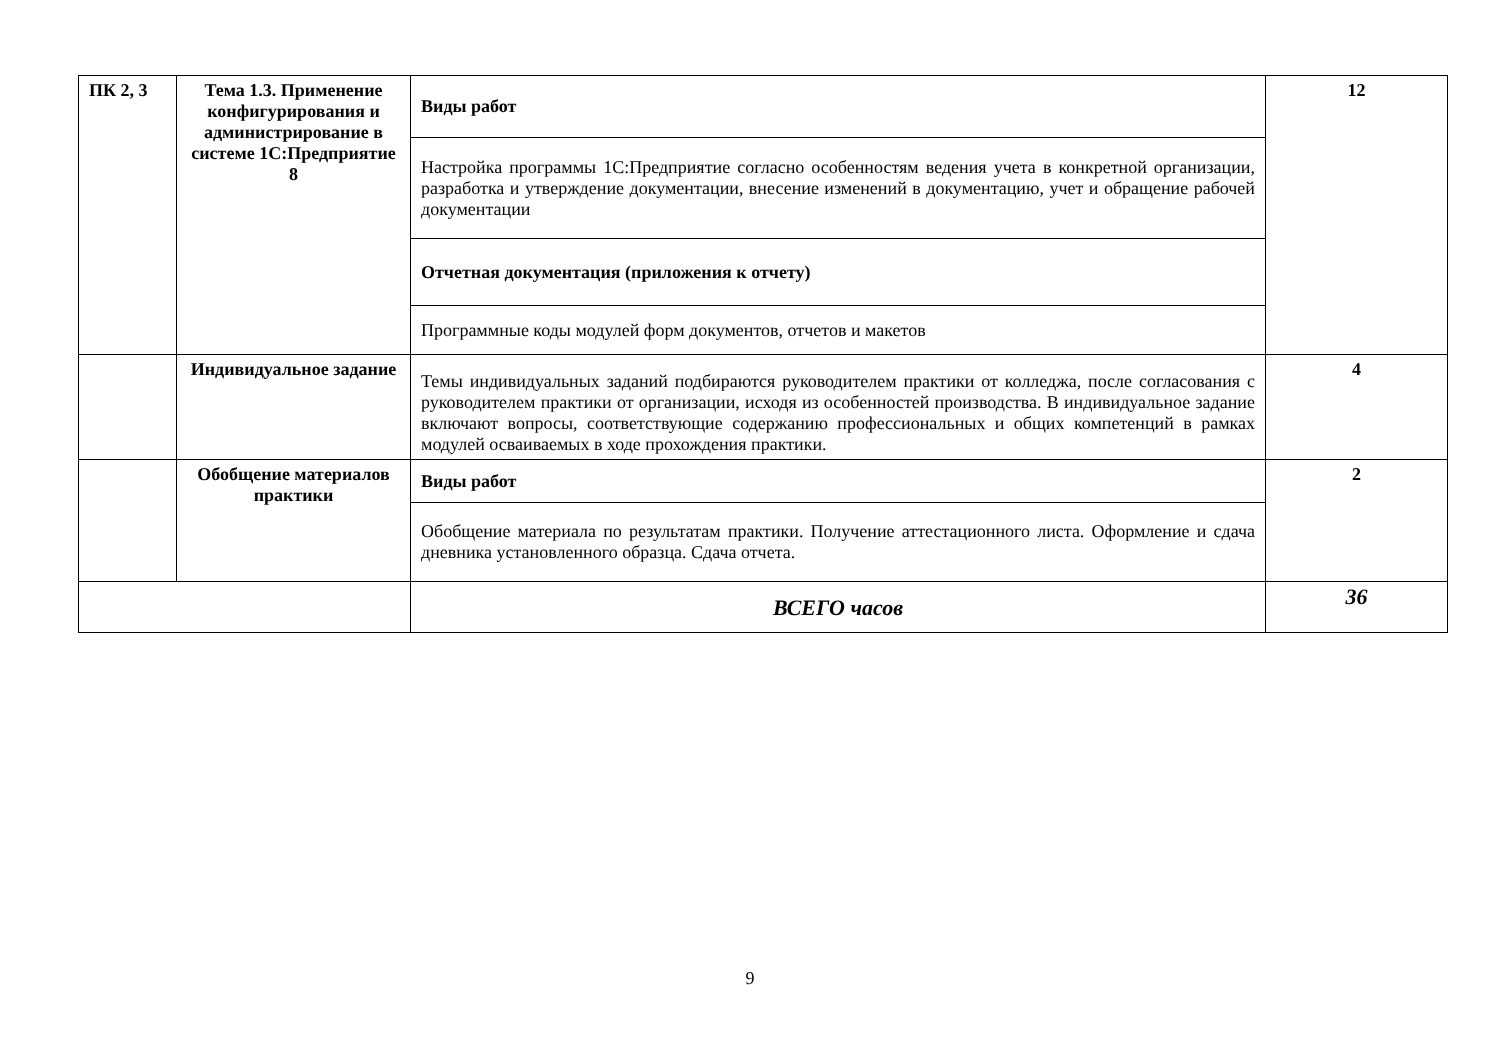| ПК 2, 3 | Тема 1.3. Применение конфигурирования и администрирование в системе 1С:Предприятие 8 | Виды работ | 12 |
| | | Настройка программы 1С:Предприятие согласно особенностям ведения учета в конкретной организации, разработка и утверждение документации, внесение изменений в документацию, учет и обращение рабочей документации | |
| | | Отчетная документация (приложения к отчету) | |
| | | Программные коды модулей форм документов, отчетов и макетов | |
| | Индивидуальное задание | Темы индивидуальных заданий подбираются руководителем практики от колледжа, после согласования с руководителем практики от организации, исходя из особенностей производства. В индивидуальное задание включают вопросы, соответствующие содержанию профессиональных и общих компетенций в рамках модулей осваиваемых в ходе прохождения практики. | 4 |
| | Обобщение материалов практики | Виды работ | 2 |
| | | Обобщение материала по результатам практики. Получение аттестационного листа. Оформление и сдача дневника установленного образца. Сдача отчета. | |
| | | ВСЕГО часов | 36 |
9